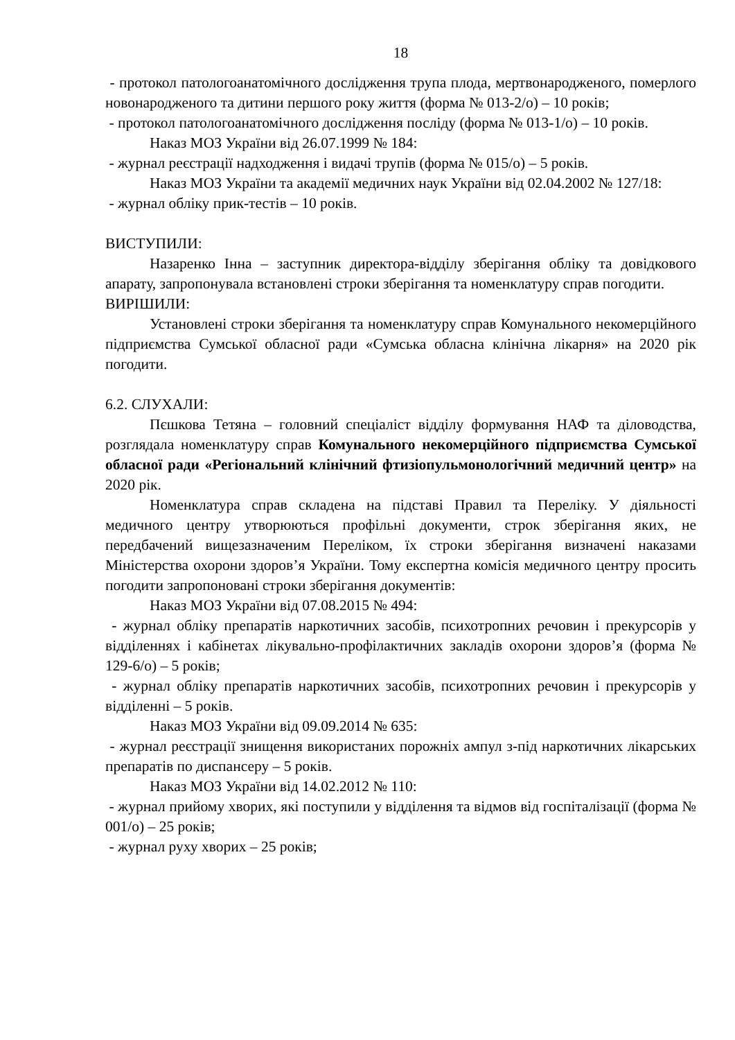18
- протокол патологоанатомічного дослідження трупа плода, мертвонародженого, померлого новонародженого та дитини першого року життя (форма № 013-2/о) – 10 років;
- протокол патологоанатомічного дослідження посліду (форма № 013-1/о) – 10 років.
Наказ МОЗ України від 26.07.1999 № 184:
- журнал реєстрації надходження і видачі трупів (форма № 015/о) – 5 років.
Наказ МОЗ України та академії медичних наук України від 02.04.2002 № 127/18:
- журнал обліку прик-тестів – 10 років.
ВИСТУПИЛИ:
Назаренко Інна – заступник директора-відділу зберігання обліку та довідкового апарату, запропонувала встановлені строки зберігання та номенклатуру справ погодити.
ВИРІШИЛИ:
Установлені строки зберігання та номенклатуру справ Комунального некомерційного підприємства Сумської обласної ради «Сумська обласна клінічна лікарня» на 2020 рік погодити.
6.2. СЛУХАЛИ:
Пєшкова Тетяна – головний спеціаліст відділу формування НАФ та діловодства, розглядала номенклатуру справ Комунального некомерційного підприємства Сумської обласної ради «Регіональний клінічний фтизіопульмонологічний медичний центр» на 2020 рік.
Номенклатура справ складена на підставі Правил та Переліку. У діяльності медичного центру утворюються профільні документи, строк зберігання яких, не передбачений вищезазначеним Переліком, їх строки зберігання визначені наказами Міністерства охорони здоров’я України. Тому експертна комісія медичного центру просить погодити запропоновані строки зберігання документів:
Наказ МОЗ України від 07.08.2015 № 494:
- журнал обліку препаратів наркотичних засобів, психотропних речовин і прекурсорів у відділеннях і кабінетах лікувально-профілактичних закладів охорони здоров’я (форма № 129-6/о) – 5 років;
- журнал обліку препаратів наркотичних засобів, психотропних речовин і прекурсорів у відділенні – 5 років.
Наказ МОЗ України від 09.09.2014 № 635:
- журнал реєстрації знищення використаних порожніх ампул з-під наркотичних лікарських препаратів по диспансеру – 5 років.
Наказ МОЗ України від 14.02.2012 № 110:
- журнал прийому хворих, які поступили у відділення та відмов від госпіталізації (форма № 001/о) – 25 років;
- журнал руху хворих – 25 років;